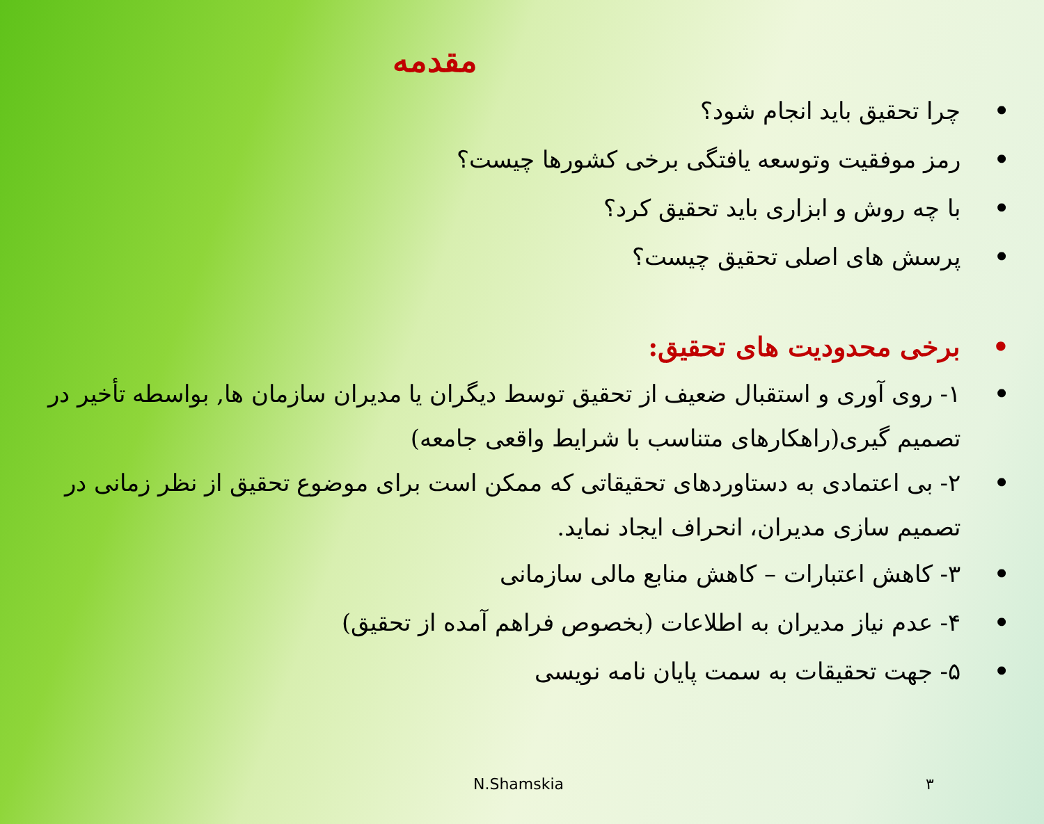مقدمه
• چرا تحقیق باید انجام شود؟
• رمز موفقیت وتوسعه یافتگی برخی کشورها چیست؟
• با چه روش و ابزاری باید تحقیق کرد؟
• پرسش های اصلی تحقیق چیست؟
• برخی محدودیت های تحقیق:
• ۱- روی آوری و استقبال ضعیف از تحقیق توسط دیگران یا مدیران سازمان ها, بواسطه تأخیر در تصمیم گیری(راهکارهای متناسب با شرایط واقعی جامعه)
• ۲- بی اعتمادی به دستاوردهای تحقیقاتی که ممکن است برای موضوع تحقیق از نظر زمانی در تصمیم سازی مدیران، انحراف ایجاد نماید.
• ۳- کاهش اعتبارات – کاهش منابع مالی سازمانی
• ۴- عدم نیاز مدیران به اطلاعات (بخصوص فراهم آمده از تحقیق)
• ۵- جهت تحقیقات به سمت پایان نامه نویسی
N.Shamskia ۳